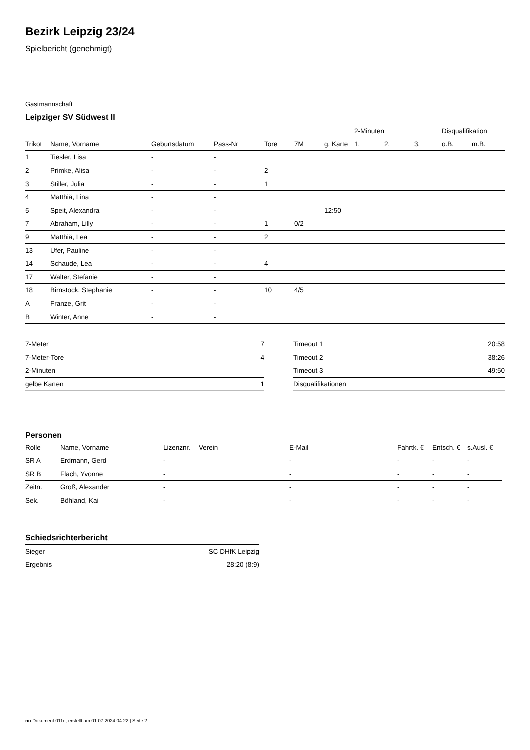Bezirk Leipzig 23/24
Spielbericht (genehmigt)
Gastmannschaft
Leipziger SV Südwest II
| | | | | | | | 2-Minuten | | | Disqualifikation | |
| --- | --- | --- | --- | --- | --- | --- | --- | --- | --- | --- | --- |
| Trikot | Name, Vorname | Geburtsdatum | Pass-Nr | Tore | 7M | g. Karte | 1. | 2. | 3. | o.B. | m.B. |
| 1 | Tiesler, Lisa | - | - | | | | | | | | |
| 2 | Primke, Alisa | - | - | 2 | | | | | | | |
| 3 | Stiller, Julia | - | - | 1 | | | | | | | |
| 4 | Matthiä, Lina | - | - | | | | | | | | |
| 5 | Speit, Alexandra | - | - | | | 12:50 | | | | | |
| 7 | Abraham, Lilly | - | - | 1 | 0/2 | | | | | | |
| 9 | Matthiä, Lea | - | - | 2 | | | | | | | |
| 13 | Ufer, Pauline | - | - | | | | | | | | |
| 14 | Schaude, Lea | - | - | 4 | | | | | | | |
| 17 | Walter, Stefanie | - | - | | | | | | | | |
| 18 | Birnstock, Stephanie | - | - | 10 | 4/5 | | | | | | |
| A | Franze, Grit | - | - | | | | | | | | |
| B | Winter, Anne | - | - | | | | | | | | |
| 7-Meter | 7 |
| 7-Meter-Tore | 4 |
| 2-Minuten | |
| gelbe Karten | 1 |
| Timeout 1 | 20:58 |
| Timeout 2 | 38:26 |
| Timeout 3 | 49:50 |
| Disqualifikationen | |
Personen
| Rolle | Name, Vorname | Lizenznr. | Verein | E-Mail | Fahrtk. € | Entsch. € | s.Ausl. € |
| --- | --- | --- | --- | --- | --- | --- | --- |
| SR A | Erdmann, Gerd | - | | - | - | - | - |
| SR B | Flach, Yvonne | - | | - | - | - | - |
| Zeitn. | Groß, Alexander | - | | - | - | - | - |
| Sek. | Böhland, Kai | - | | - | - | - | - |
Schiedsrichterbericht
| Sieger | SC DHfK Leipzig |
| Ergebnis | 28:20 (8:9) |
nu.Dokument 011e, erstellt am 01.07.2024 04:22 | Seite 2